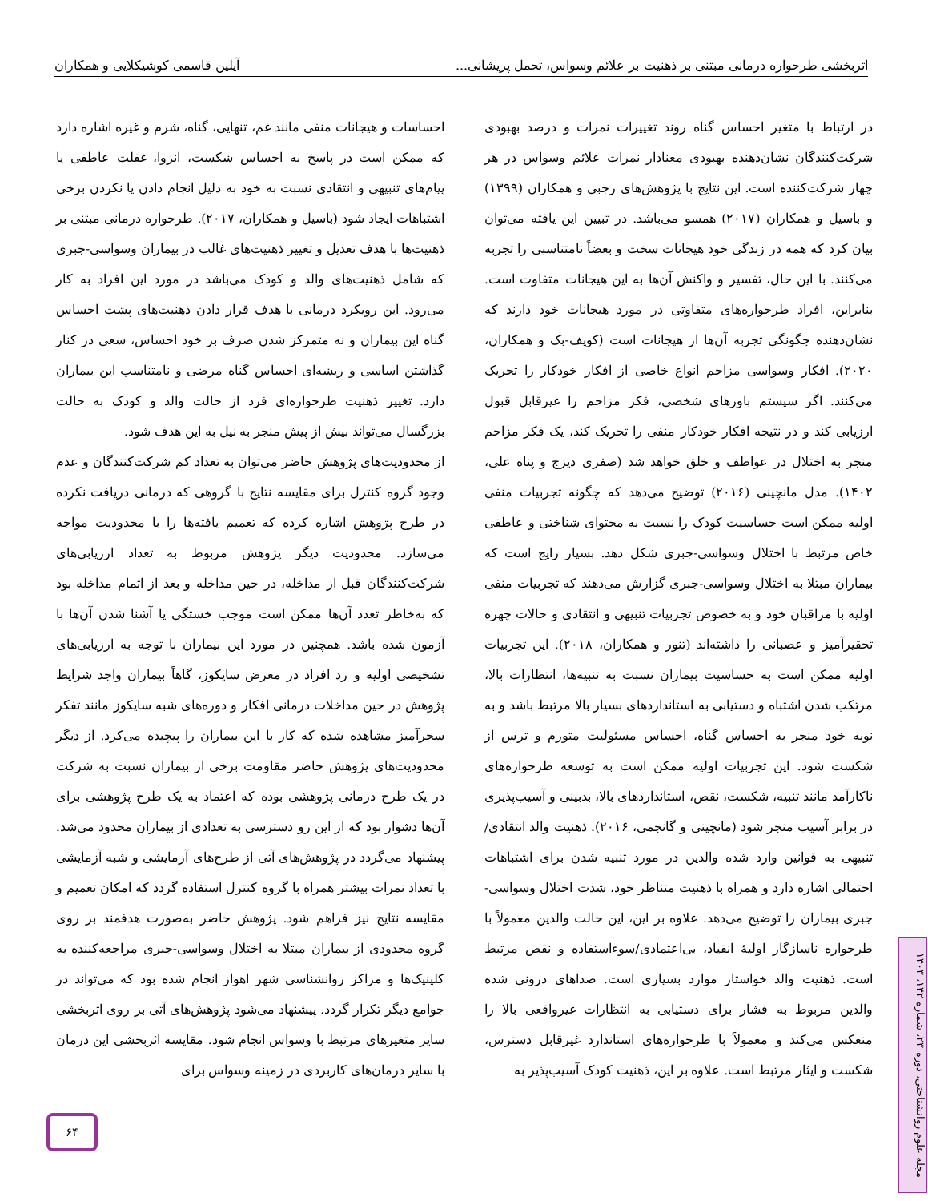اثربخشی طرحواره درمانی مبتنی بر ذهنیت بر علائم وسواس، تحمل پریشانی... آیلین قاسمی کوشیکلایی و همکاران
در ارتباط با متغیر احساس گناه روند تغییرات نمرات و درصد بهبودی شرکت‌کنندگان نشان‌دهنده بهبودی معنادار نمرات علائم وسواس در هر چهار شرکت‌کننده است. این نتایج با پژوهش‌های رجبی و همکاران (۱۳۹۹) و باسیل و همکاران (۲۰۱۷) همسو می‌باشد. در تبیین این یافته می‌توان بیان کرد که همه در زندگی خود هیجانات سخت و بعضاً نامتناسبی را تجربه می‌کنند. با این حال، تفسیر و واکنش آن‌ها به این هیجانات متفاوت است. بنابراین، افراد طرحواره‌های متفاوتی در مورد هیجانات خود دارند که نشان‌دهنده چگونگی تجربه آن‌ها از هیجانات است (کویف-بک و همکاران، ۲۰۲۰). افکار وسواسی مزاحم انواع خاصی از افکار خودکار را تحریک می‌کنند. اگر سیستم باورهای شخصی، فکر مزاحم را غیرقابل قبول ارزیابی کند و در نتیجه افکار خودکار منفی را تحریک کند، یک فکر مزاحم منجر به اختلال در عواطف و خلق خواهد شد (صفری دیزج و پناه علی، ۱۴۰۲). مدل مانچینی (۲۰۱۶) توضیح می‌دهد که چگونه تجربیات منفی اولیه ممکن است حساسیت کودک را نسبت به محتوای شناختی و عاطفی خاص مرتبط با اختلال وسواسی-جبری شکل دهد. بسیار رایج است که بیماران مبتلا به اختلال وسواسی-جبری گزارش می‌دهند که تجربیات منفی اولیه با مراقبان خود و به خصوص تجربیات تنبیهی و انتقادی و حالات چهره تحقیرآمیز و عصبانی را داشته‌اند (تنور و همکاران، ۲۰۱۸). این تجربیات اولیه ممکن است به حساسیت بیماران نسبت به تنبیه‌ها، انتظارات بالا، مرتکب شدن اشتباه و دستیابی به استانداردهای بسیار بالا مرتبط باشد و به نوبه خود منجر به احساس گناه، احساس مسئولیت متورم و ترس از شکست شود. این تجربیات اولیه ممکن است به توسعه طرحواره‌های ناکارآمد مانند تنبیه، شکست، نقص، استانداردهای بالا، بدبینی و آسیب‌پذیری در برابر آسیب منجر شود (مانچینی و گانجمی، ۲۰۱۶). ذهنیت والد انتقادی/تنبیهی به قوانین وارد شده والدین در مورد تنبیه شدن برای اشتباهات احتمالی اشاره دارد و همراه با ذهنیت متناظر خود، شدت اختلال وسواسی-جبری بیماران را توضیح می‌دهد. علاوه بر این، این حالت والدین معمولاً با طرحواره ناسازگار اولیهٔ انقیاد، بی‌اعتمادی/سوءاستفاده و نقص مرتبط است. ذهنیت والد خواستار موارد بسیاری است. صداهای درونی شده والدین مربوط به فشار برای دستیابی به انتظارات غیرواقعی بالا را منعکس می‌کند و معمولاً با طرحواره‌های استاندارد غیرقابل دسترس، شکست و ایثار مرتبط است. علاوه بر این، ذهنیت کودک آسیب‌پذیر به
احساسات و هیجانات منفی مانند غم، تنهایی، گناه، شرم و غیره اشاره دارد که ممکن است در پاسخ به احساس شکست، انزوا، غفلت عاطفی یا پیام‌های تنبیهی و انتقادی نسبت به خود به دلیل انجام دادن یا نکردن برخی اشتباهات ایجاد شود (باسیل و همکاران، ۲۰۱۷). طرحواره درمانی مبتنی بر ذهنیت‌ها با هدف تعدیل و تغییر ذهنیت‌های غالب در بیماران وسواسی-جبری که شامل ذهنیت‌های والد و کودک می‌باشد در مورد این افراد به کار می‌رود. این رویکرد درمانی با هدف قرار دادن ذهنیت‌های پشت احساس گناه این بیماران و نه متمرکز شدن صرف بر خود احساس، سعی در کنار گذاشتن اساسی و ریشه‌ای احساس گناه مرضی و نامتناسب این بیماران دارد. تغییر ذهنیت طرحواره‌ای فرد از حالت والد و کودک به حالت بزرگسال می‌تواند بیش از پیش منجر به نیل به این هدف شود.
از محدودیت‌های پژوهش حاضر می‌توان به تعداد کم شرکت‌کنندگان و عدم وجود گروه کنترل برای مقایسه نتایج با گروهی که درمانی دریافت نکرده در طرح پژوهش اشاره کرده که تعمیم یافته‌ها را با محدودیت مواجه می‌سازد. محدودیت دیگر پژوهش مربوط به تعداد ارزیابی‌های شرکت‌کنندگان قبل از مداخله، در حین مداخله و بعد از اتمام مداخله بود که به‌خاطر تعدد آن‌ها ممکن است موجب خستگی یا آشنا شدن آن‌ها با آزمون شده باشد. همچنین در مورد این بیماران با توجه به ارزیابی‌های تشخیصی اولیه و رد افراد در معرض سایکوز، گاهاً بیماران واجد شرایط پژوهش در حین مداخلات درمانی افکار و دوره‌های شبه سایکوز مانند تفکر سحرآمیز مشاهده شده که کار با این بیماران را پیچیده می‌کرد. از دیگر محدودیت‌های پژوهش حاضر مقاومت برخی از بیماران نسبت به شرکت در یک طرح درمانی پژوهشی بوده که اعتماد به یک طرح پژوهشی برای آن‌ها دشوار بود که از این رو دسترسی به تعدادی از بیماران محدود می‌شد. پیشنهاد می‌گردد در پژوهش‌های آتی از طرح‌های آزمایشی و شبه آزمایشی با تعداد نمرات بیشتر همراه با گروه کنترل استفاده گردد که امکان تعمیم و مقایسه نتایج نیز فراهم شود. پژوهش حاضر به‌صورت هدفمند بر روی گروه محدودی از بیماران مبتلا به اختلال وسواسی-جبری مراجعه‌کننده به کلینیک‌ها و مراکز روانشناسی شهر اهواز انجام شده بود که می‌تواند در جوامع دیگر تکرار گردد. پیشنهاد می‌شود پژوهش‌های آتی بر روی اثربخشی سایر متغیرهای مرتبط با وسواس انجام شود. مقایسه اثربخشی این درمان با سایر درمان‌های کاربردی در زمینه وسواس برای
۶۴
مجله علوم روانشناختی، دوره ۲۳، شماره ۱۴۲، ۱۴۰۳